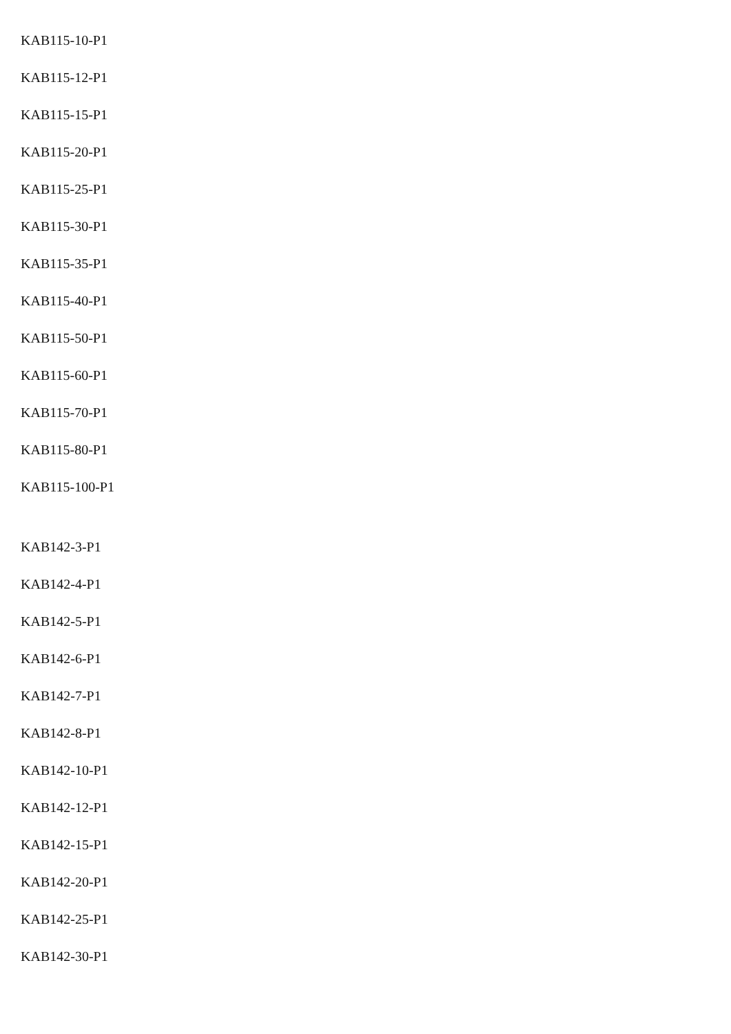KAB115-10-P1
KAB115-12-P1
KAB115-15-P1
KAB115-20-P1
KAB115-25-P1
KAB115-30-P1
KAB115-35-P1
KAB115-40-P1
KAB115-50-P1
KAB115-60-P1
KAB115-70-P1
KAB115-80-P1
KAB115-100-P1
KAB142-3-P1
KAB142-4-P1
KAB142-5-P1
KAB142-6-P1
KAB142-7-P1
KAB142-8-P1
KAB142-10-P1
KAB142-12-P1
KAB142-15-P1
KAB142-20-P1
KAB142-25-P1
KAB142-30-P1